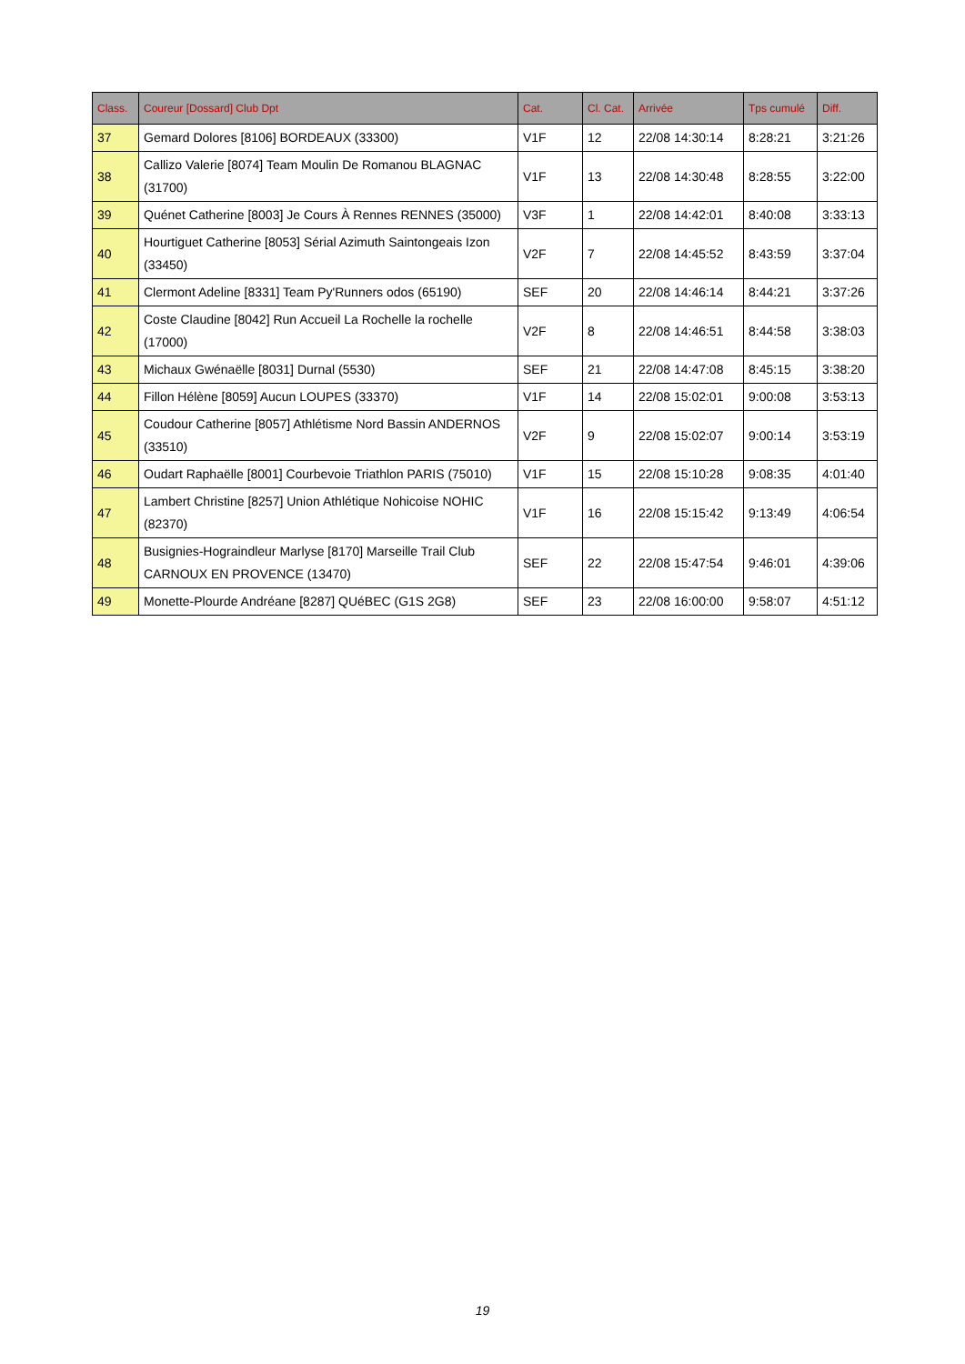| Class. | Coureur [Dossard] Club Dpt | Cat. | Cl. Cat. | Arrivée | Tps cumulé | Diff. |
| --- | --- | --- | --- | --- | --- | --- |
| 37 | Gemard Dolores [8106] BORDEAUX (33300) | V1F | 12 | 22/08 14:30:14 | 8:28:21 | 3:21:26 |
| 38 | Callizo Valerie [8074] Team Moulin De Romanou BLAGNAC (31700) | V1F | 13 | 22/08 14:30:48 | 8:28:55 | 3:22:00 |
| 39 | Quénet Catherine [8003] Je Cours À Rennes RENNES (35000) | V3F | 1 | 22/08 14:42:01 | 8:40:08 | 3:33:13 |
| 40 | Hourtiguet Catherine [8053] Sérial Azimuth Saintongeais Izon (33450) | V2F | 7 | 22/08 14:45:52 | 8:43:59 | 3:37:04 |
| 41 | Clermont Adeline [8331] Team Py'Runners odos (65190) | SEF | 20 | 22/08 14:46:14 | 8:44:21 | 3:37:26 |
| 42 | Coste Claudine [8042] Run Accueil La Rochelle la rochelle (17000) | V2F | 8 | 22/08 14:46:51 | 8:44:58 | 3:38:03 |
| 43 | Michaux Gwénaëlle [8031] Durnal (5530) | SEF | 21 | 22/08 14:47:08 | 8:45:15 | 3:38:20 |
| 44 | Fillon Hélène [8059] Aucun LOUPES (33370) | V1F | 14 | 22/08 15:02:01 | 9:00:08 | 3:53:13 |
| 45 | Coudour Catherine [8057] Athlétisme Nord Bassin ANDERNOS (33510) | V2F | 9 | 22/08 15:02:07 | 9:00:14 | 3:53:19 |
| 46 | Oudart Raphaëlle [8001] Courbevoie Triathlon PARIS (75010) | V1F | 15 | 22/08 15:10:28 | 9:08:35 | 4:01:40 |
| 47 | Lambert Christine [8257] Union Athlétique Nohicoise NOHIC (82370) | V1F | 16 | 22/08 15:15:42 | 9:13:49 | 4:06:54 |
| 48 | Busignies-Hograindleur Marlyse [8170] Marseille Trail Club CARNOUX EN PROVENCE (13470) | SEF | 22 | 22/08 15:47:54 | 9:46:01 | 4:39:06 |
| 49 | Monette-Plourde Andréane [8287] QUéBEC (G1S 2G8) | SEF | 23 | 22/08 16:00:00 | 9:58:07 | 4:51:12 |
19